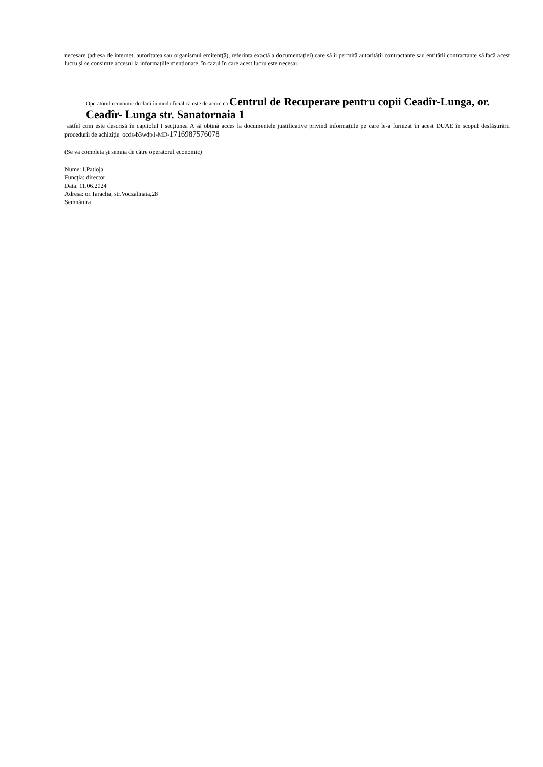necesare (adresa de internet, autoritatea sau organismul emitent(ă), referința exactă a documentației) care să îi permită autorității contractante sau entității contractante să facă acest lucru și se consimte accesul la informațiile menționate, în cazul în care acest lucru este necesar.
Operatorul economic declară în mod oficial că este de acord ca Centrul de Recuperare pentru copii Ceadîr-Lunga, or. Ceadîr- Lunga str. Sanatornaia 1
astfel cum este descrisă în capitolul I secțiunea A să obțină acces la documentele justificative privind informațiile pe care le-a furnizat în acest DUAE în scopul desfășurării procedurii de achiziție ocds-b3wdp1-MD-1716987576078
(Se va completa și semna de către operatorul economic)
Nume: I.Patloja
Funcția: director
Data: 11.06.2024
Adresa: or.Taraclia, str.Voczalinaia,28
Semnătura